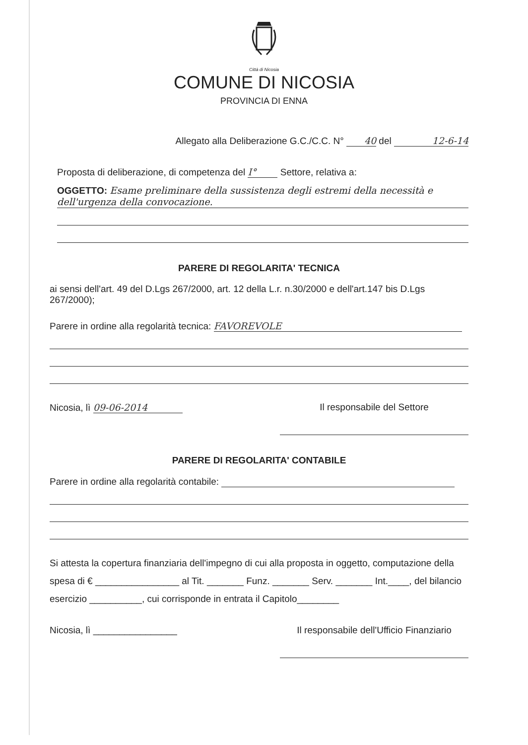Città di Nicosia
COMUNE DI NICOSIA
PROVINCIA DI ENNA
Allegato alla Deliberazione G.C./C.C. N° 40 del 12-6-14
Proposta di deliberazione, di competenza del I° Settore, relativa a:
OGGETTO: Esame preliminare della sussistenza degli estremi della necessità e dell'urgenza della convocazione.
PARERE DI REGOLARITA' TECNICA
ai sensi dell'art. 49 del D.Lgs 267/2000, art. 12 della L.r. n.30/2000 e dell'art.147 bis D.Lgs 267/2000);
Parere in ordine alla regolarità tecnica: FAVOREVOLE
Nicosia, lì 09-06-2014 Il responsabile del Settore
PARERE DI REGOLARITA' CONTABILE
Parere in ordine alla regolarità contabile:
Si attesta la copertura finanziaria dell'impegno di cui alla proposta in oggetto, computazione della spesa di € ________________ al Tit. _______ Funz. _______ Serv. _______ Int.____, del bilancio esercizio __________, cui corrisponde in entrata il Capitolo________
Nicosia, lì ________________ Il responsabile dell'Ufficio Finanziario